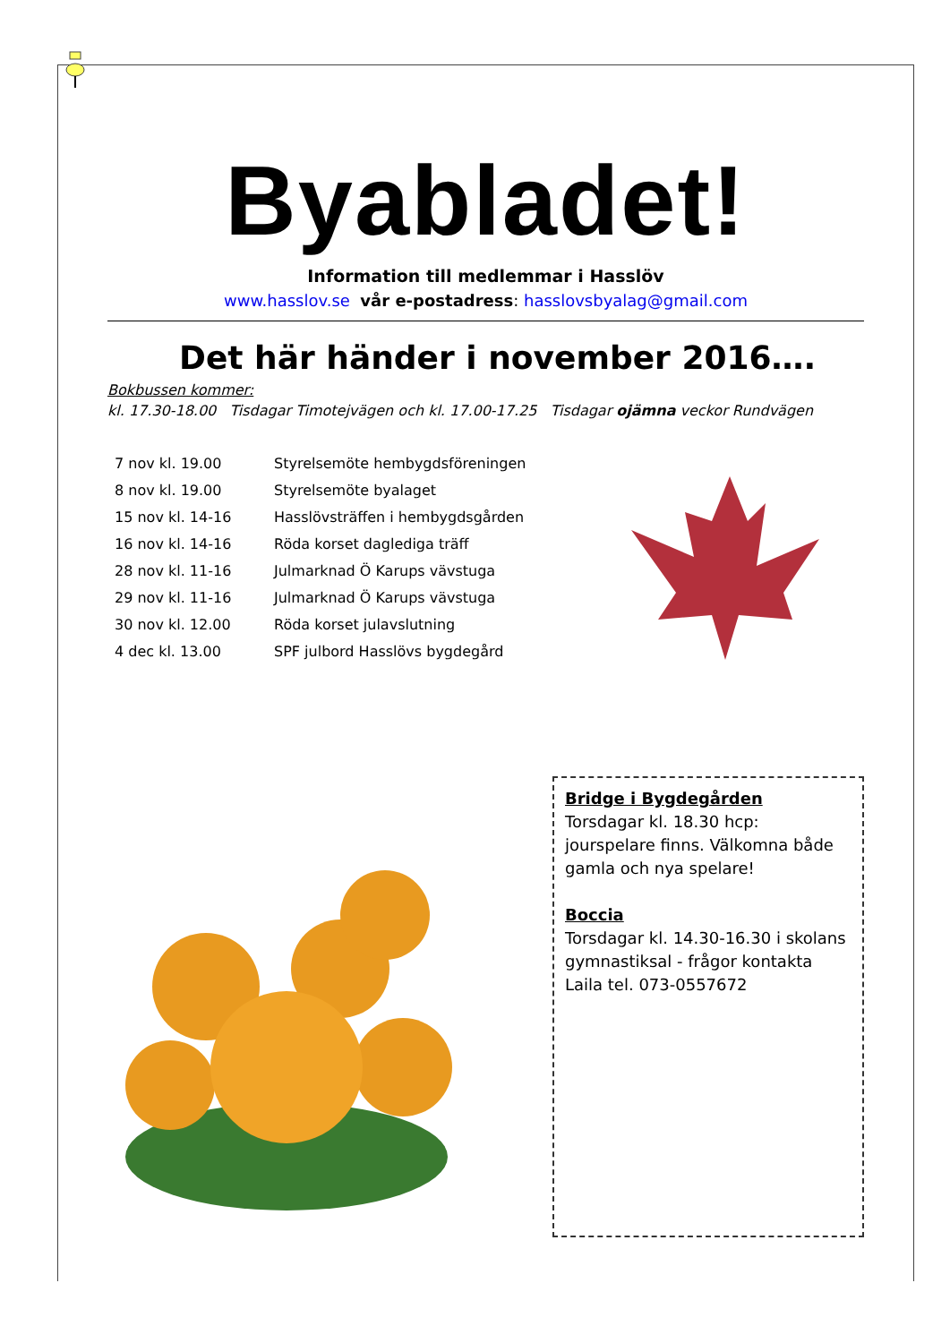Byabladet!
Information till medlemmar i Hasslöv
www.hasslov.se vår e-postadress: hasslovsbyalag@gmail.com
Det här händer i november 2016….
Bokbussen kommer:
kl. 17.30-18.00 Tisdagar Timotejvägen och kl. 17.00-17.25 Tisdagar ojämna veckor Rundvägen
| 7 nov kl. 19.00 | Styrelsemöte hembygdsföreningen |
| 8 nov kl. 19.00 | Styrelsemöte byalaget |
| 15 nov kl. 14-16 | Hasslövsträffen i hembygdsgården |
| 16 nov kl. 14-16 | Röda korset daglediga träff |
| 28 nov kl. 11-16 | Julmarknad Ö Karups vävstuga |
| 29 nov kl. 11-16 | Julmarknad Ö Karups vävstuga |
| 30 nov kl. 12.00 | Röda korset julavslutning |
| 4 dec kl. 13.00 | SPF julbord Hasslövs bygdegård |
Bridge i Bygdegården
Torsdagar kl. 18.30 hcp: jourspelare finns. Välkomna både gamla och nya spelare!
Boccia
Torsdagar kl. 14.30-16.30 i skolans gymnastiksal - frågor kontakta Laila tel. 073-0557672